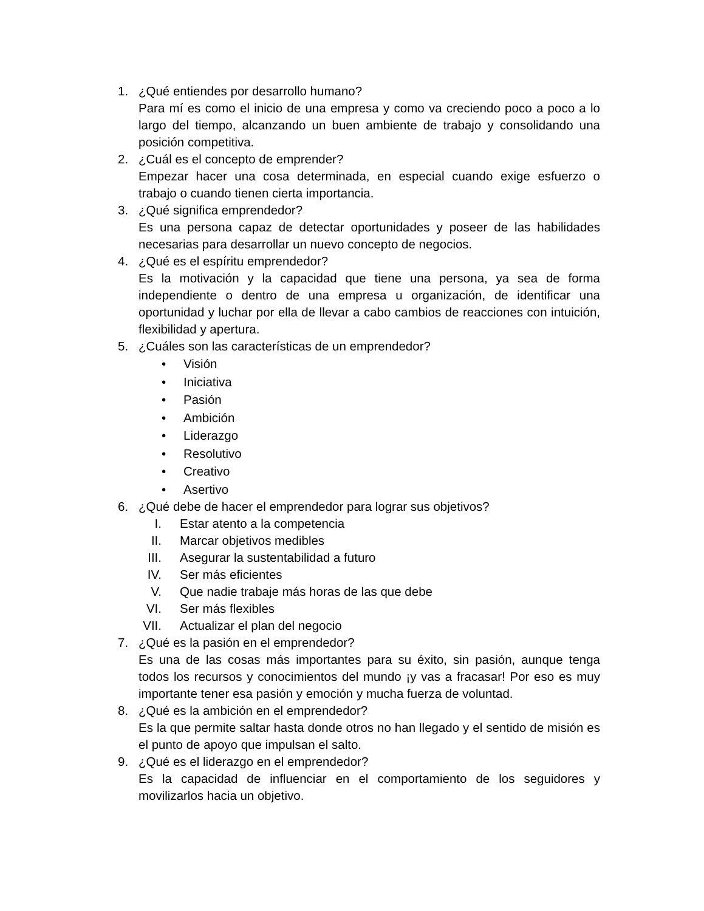1. ¿Qué entiendes por desarrollo humano?
Para mí es como el inicio de una empresa y como va creciendo poco a poco a lo largo del tiempo, alcanzando un buen ambiente de trabajo y consolidando una posición competitiva.
2. ¿Cuál es el concepto de emprender?
Empezar hacer una cosa determinada, en especial cuando exige esfuerzo o trabajo o cuando tienen cierta importancia.
3. ¿Qué significa emprendedor?
Es una persona capaz de detectar oportunidades y poseer de las habilidades necesarias para desarrollar un nuevo concepto de negocios.
4. ¿Qué es el espíritu emprendedor?
Es la motivación y la capacidad que tiene una persona, ya sea de forma independiente o dentro de una empresa u organización, de identificar una oportunidad y luchar por ella de llevar a cabo cambios de reacciones con intuición, flexibilidad y apertura.
5. ¿Cuáles son las características de un emprendedor?
• Visión
• Iniciativa
• Pasión
• Ambición
• Liderazgo
• Resolutivo
• Creativo
• Asertivo
6. ¿Qué debe de hacer el emprendedor para lograr sus objetivos?
I. Estar atento a la competencia
II. Marcar objetivos medibles
III. Asegurar la sustentabilidad a futuro
IV. Ser más eficientes
V. Que nadie trabaje más horas de las que debe
VI. Ser más flexibles
VII. Actualizar el plan del negocio
7. ¿Qué es la pasión en el emprendedor?
Es una de las cosas más importantes para su éxito, sin pasión, aunque tenga todos los recursos y conocimientos del mundo ¡y vas a fracasar! Por eso es muy importante tener esa pasión y emoción y mucha fuerza de voluntad.
8. ¿Qué es la ambición en el emprendedor?
Es la que permite saltar hasta donde otros no han llegado y el sentido de misión es el punto de apoyo que impulsan el salto.
9. ¿Qué es el liderazgo en el emprendedor?
Es la capacidad de influenciar en el comportamiento de los seguidores y movilizarlos hacia un objetivo.